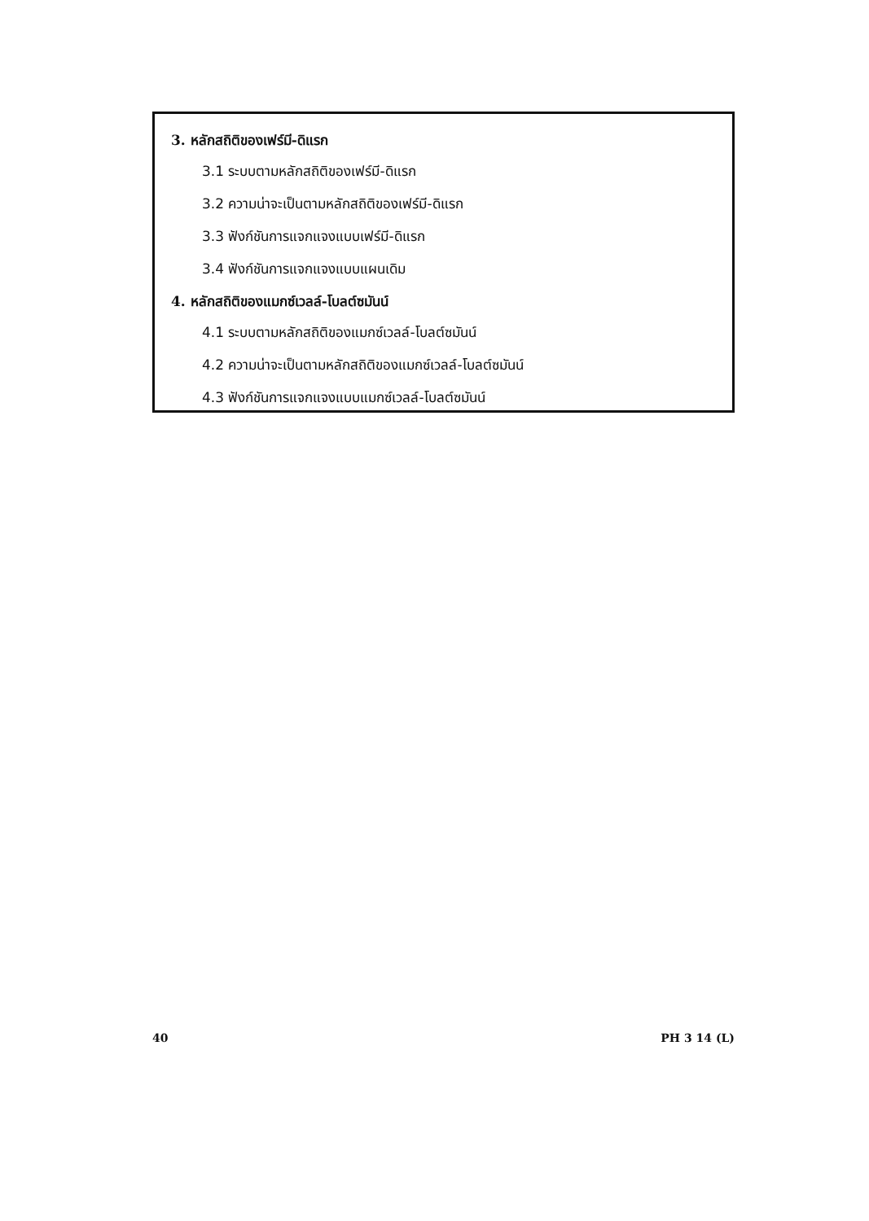3. หลักสถิติของเฟร์มี-ดิแรก
3.1 ระบบตามหลักสถิติของเฟร์มี-ดิแรก
3.2 ความน่าจะเป็นตามหลักสถิติของเฟร์มี-ดิแรก
3.3 ฟังก์ชันการแจกแจงแบบเฟร์มี-ดิแรก
3.4 ฟังก์ชันการแจกแจงแบบแผนเดิม
4. หลักสถิติของแมกซ์เวลล์-โบลต์ซมันน์
4.1 ระบบตามหลักสถิติของแมกซ์เวลล์-โบลต์ซมันน์
4.2 ความน่าจะเป็นตามหลักสถิติของแมกซ์เวลล์-โบลต์ซมันน์
4.3 ฟังก์ชันการแจกแจงแบบแมกซ์เวลล์-โบลต์ซมันน์
40 PH 3 14 (L)